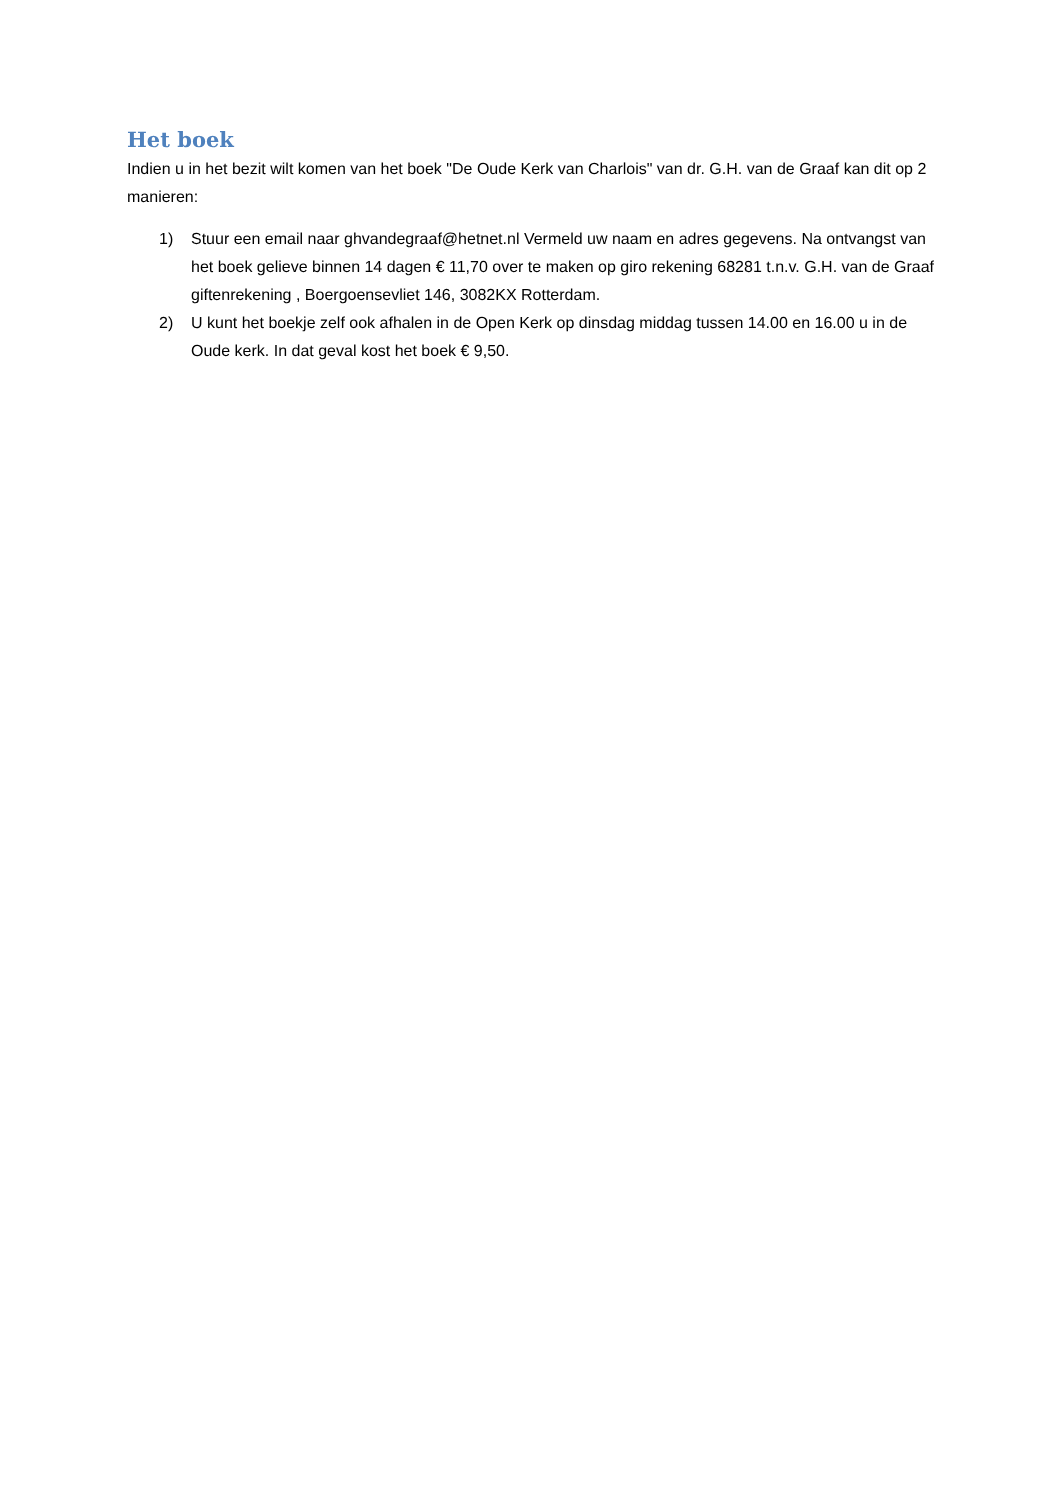Het boek
Indien u in het bezit wilt komen van het boek "De Oude Kerk van Charlois" van dr. G.H. van de Graaf kan dit op 2 manieren:
1) Stuur een email naar ghvandegraaf@hetnet.nl Vermeld uw naam en adres gegevens. Na ontvangst van het boek gelieve binnen 14 dagen € 11,70 over te maken op giro rekening 68281 t.n.v. G.H. van de Graaf giftenrekening , Boergoensevliet 146, 3082KX Rotterdam.
2) U kunt het boekje zelf ook afhalen in de Open Kerk op dinsdag middag tussen 14.00 en 16.00 u in de Oude kerk. In dat geval kost het boek € 9,50.